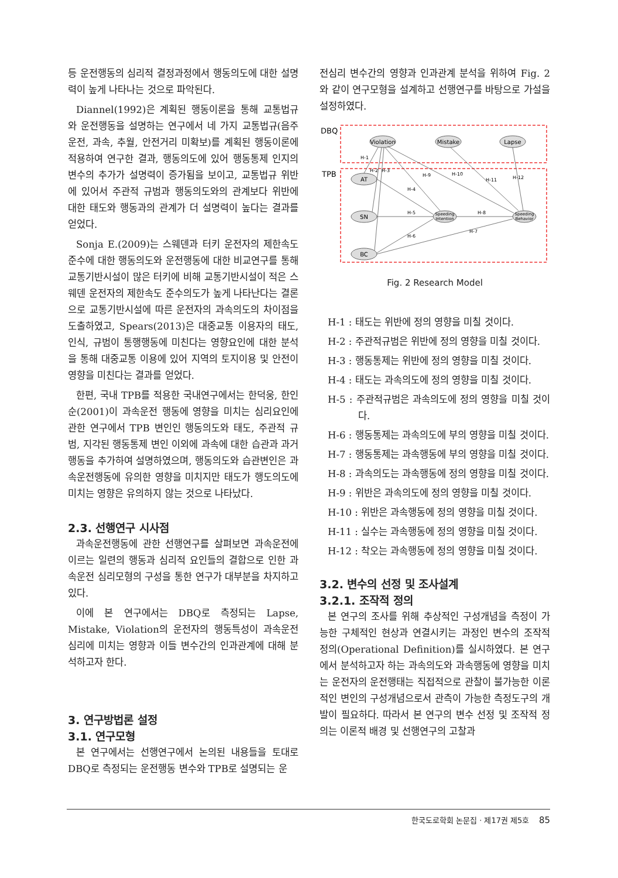등 운전행동의 심리적 결정과정에서 행동의도에 대한 설명력이 높게 나타나는 것으로 파악된다.
Diannel(1992)은 계획된 행동이론을 통해 교통법규와 운전행동을 설명하는 연구에서 네 가지 교통법규(음주운전, 과속, 추월, 안전거리 미확보)를 계획된 행동이론에 적용하여 연구한 결과, 행동의도에 있어 행동통제 인지의 변수의 추가가 설명력이 증가됨을 보이고, 교통법규 위반에 있어서 주관적 규범과 행동의도와의 관계보다 위반에 대한 태도와 행동과의 관계가 더 설명력이 높다는 결과를 얻었다.
Sonja E.(2009)는 스웨덴과 터키 운전자의 제한속도 준수에 대한 행동의도와 운전행동에 대한 비교연구를 통해 교통기반시설이 많은 터키에 비해 교통기반시설이 적은 스웨덴 운전자의 제한속도 준수의도가 높게 나타난다는 결론으로 교통기반시설에 따른 운전자의 과속의도의 차이점을 도출하였고, Spears(2013)은 대중교통 이용자의 태도, 인식, 규범이 통행행동에 미친다는 영향요인에 대한 분석을 통해 대중교통 이용에 있어 지역의 토지이용 및 안전이 영향을 미친다는 결과를 얻었다.
한편, 국내 TPB를 적용한 국내연구에서는 한덕웅, 한인순(2001)이 과속운전 행동에 영향을 미치는 심리요인에 관한 연구에서 TPB 변인인 행동의도와 태도, 주관적 규범, 지각된 행동통제 변인 이외에 과속에 대한 습관과 과거행동을 추가하여 설명하였으며, 행동의도와 습관변인은 과속운전행동에 유의한 영향을 미치지만 태도가 행도의도에 미치는 영향은 유의하지 않는 것으로 나타났다.
2.3. 선행연구 시사점
과속운전행동에 관한 선행연구를 살펴보면 과속운전에 이르는 일련의 행동과 심리적 요인들의 결합으로 인한 과속운전 심리모형의 구성을 통한 연구가 대부분을 차지하고 있다.
이에 본 연구에서는 DBQ로 측정되는 Lapse, Mistake, Violation의 운전자의 행동특성이 과속운전 심리에 미치는 영향과 이들 변수간의 인과관계에 대해 분석하고자 한다.
3. 연구방법론 설정
3.1. 연구모형
본 연구에서는 선행연구에서 논의된 내용들을 토대로 DBQ로 측정되는 운전행동 변수와 TPB로 설명되는 운
전심리 변수간의 영향과 인과관계 분석을 위하여 Fig. 2와 같이 연구모형을 설계하고 선행연구를 바탕으로 가설을 설정하였다.
DBQ
TPB
Violation
Mistake
Lapse
AT
SN
BC
Speeding
Intention
Speeding
Behavior
H-1
H-2
H-3
H-4
H-5
H-6
H-7
H-8
H-9
H-10
H-11
H-12
Fig. 2 Research Model
H-1 : 태도는 위반에 정의 영향을 미칠 것이다.
H-2 : 주관적규범은 위반에 정의 영향을 미칠 것이다.
H-3 : 행동통제는 위반에 정의 영향을 미칠 것이다.
H-4 : 태도는 과속의도에 정의 영향을 미칠 것이다.
H-5 : 주관적규범은 과속의도에 정의 영향을 미칠 것이다.
H-6 : 행동통제는 과속의도에 부의 영향을 미칠 것이다.
H-7 : 행동통제는 과속행동에 부의 영향을 미칠 것이다.
H-8 : 과속의도는 과속행동에 정의 영향을 미칠 것이다.
H-9 : 위반은 과속의도에 정의 영향을 미칠 것이다.
H-10 : 위반은 과속행동에 정의 영향을 미칠 것이다.
H-11 : 실수는 과속행동에 정의 영향을 미칠 것이다.
H-12 : 착오는 과속행동에 정의 영향을 미칠 것이다.
3.2. 변수의 선정 및 조사설계
3.2.1. 조작적 정의
본 연구의 조사를 위해 추상적인 구성개념을 측정이 가능한 구체적인 현상과 연결시키는 과정인 변수의 조작적 정의(Operational Definition)를 실시하였다. 본 연구에서 분석하고자 하는 과속의도와 과속행동에 영향을 미치는 운전자의 운전행태는 직접적으로 관찰이 불가능한 이론적인 변인의 구성개념으로서 관측이 가능한 측정도구의 개발이 필요하다. 따라서 본 연구의 변수 선정 및 조작적 정의는 이론적 배경 및 선행연구의 고찰과
한국도로학회 논문집 · 제17권 제5호 85